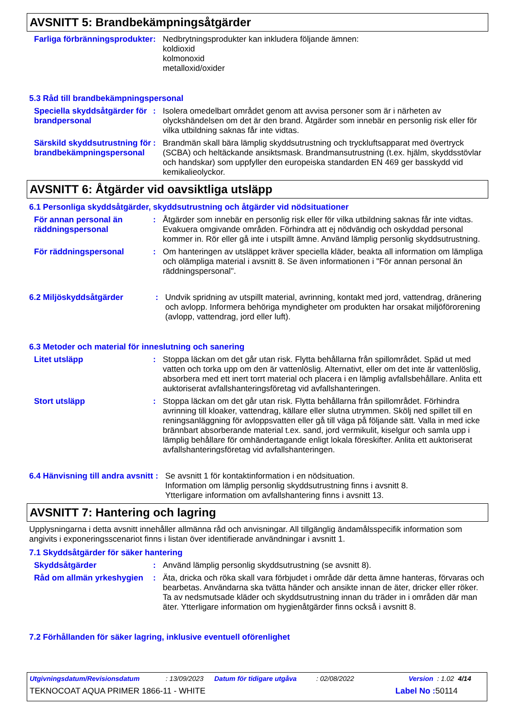AVSNITT 5: Brandbekämpningsåtgärder
Farliga förbränningsprodukter
: Nedbrytningsprodukter kan inkludera följande ämnen:
koldioxid
kolmonoxid
metalloxid/oxider
5.3 Råd till brandbekämpningspersonal
Speciella skyddsåtgärder för brandpersonal
: Isolera omedelbart området genom att avvisa personer som är i närheten av olyckshändelsen om det är den brand. Åtgärder som innebär en personlig risk eller för vilka utbildning saknas får inte vidtas.
Särskild skyddsutrustning för brandbekämpningspersonal
: Brandmän skall bära lämplig skyddsutrustning och tryckluftsapparat med övertryck (SCBA) och heltäckande ansiktsmask. Brandmansutrustning (t.ex. hjälm, skyddsstövlar och handskar) som uppfyller den europeiska standarden EN 469 ger basskydd vid kemikalieolyckor.
AVSNITT 6: Åtgärder vid oavsiktliga utsläpp
6.1 Personliga skyddsåtgärder, skyddsutrustning och åtgärder vid nödsituationer
För annan personal än räddningspersonal
: Åtgärder som innebär en personlig risk eller för vilka utbildning saknas får inte vidtas. Evakuera omgivande områden. Förhindra att ej nödvändig och oskyddad personal kommer in. Rör eller gå inte i utspillt ämne. Använd lämplig personlig skyddsutrustning.
För räddningspersonal : Om hanteringen av utsläppet kräver speciella kläder, beakta all information om lämpliga och olämpliga material i avsnitt 8. Se även informationen i "För annan personal än räddningspersonal".
6.2 Miljöskyddsåtgärder : Undvik spridning av utspillt material, avrinning, kontakt med jord, vattendrag, dränering och avlopp. Informera behöriga myndigheter om produkten har orsakat miljöförorening (avlopp, vattendrag, jord eller luft).
6.3 Metoder och material för inneslutning och sanering
Litet utsläpp : Stoppa läckan om det går utan risk. Flytta behållarna från spillområdet. Späd ut med vatten och torka upp om den är vattenlöslig. Alternativt, eller om det inte är vattenlöslig, absorbera med ett inert torrt material och placera i en lämplig avfallsbehållare. Anlita ett auktoriserat avfallshanteringsföretag vid avfallshanteringen.
Stort utsläpp : Stoppa läckan om det går utan risk. Flytta behållarna från spillområdet. Förhindra avrinning till kloaker, vattendrag, källare eller slutna utrymmen. Skölj ned spillet till en reningsanläggning för avloppsvatten eller gå till väga på följande sätt. Valla in med icke brännbart absorberande material t.ex. sand, jord vermikulit, kiselgur och samla upp i lämplig behållare för omhändertagande enligt lokala föreskifter. Anlita ett auktoriserat avfallshanteringsföretag vid avfallshanteringen.
6.4 Hänvisning till andra avsnitt
: Se avsnitt 1 för kontaktinformation i en nödsituation.
Information om lämplig personlig skyddsutrustning finns i avsnitt 8.
Ytterligare information om avfallshantering finns i avsnitt 13.
AVSNITT 7: Hantering och lagring
Upplysningarna i detta avsnitt innehåller allmänna råd och anvisningar. All tillgänglig ändamålsspecifik information som angivits i exponeringsscenariot finns i listan över identifierade användningar i avsnitt 1.
7.1 Skyddsåtgärder för säker hantering
Skyddsåtgärder : Använd lämplig personlig skyddsutrustning (se avsnitt 8).
Råd om allmän yrkeshygien
: Äta, dricka och röka skall vara förbjudet i område där detta ämne hanteras, förvaras och bearbetas. Användarna ska tvätta händer och ansikte innan de äter, dricker eller röker. Ta av nedsmutsade kläder och skyddsutrustning innan du träder in i områden där man äter. Ytterligare information om hygienåtgärder finns också i avsnitt 8.
7.2 Förhållanden för säker lagring, inklusive eventuell oförenlighet
Utgivningsdatum/Revisionsdatum: 13/09/2023 Datum för tidigare utgåva: 02/08/2022 Version : 1.02 4/14
TEKNOCOAT AQUA PRIMER 1866-11 - WHITE Label No : 50114